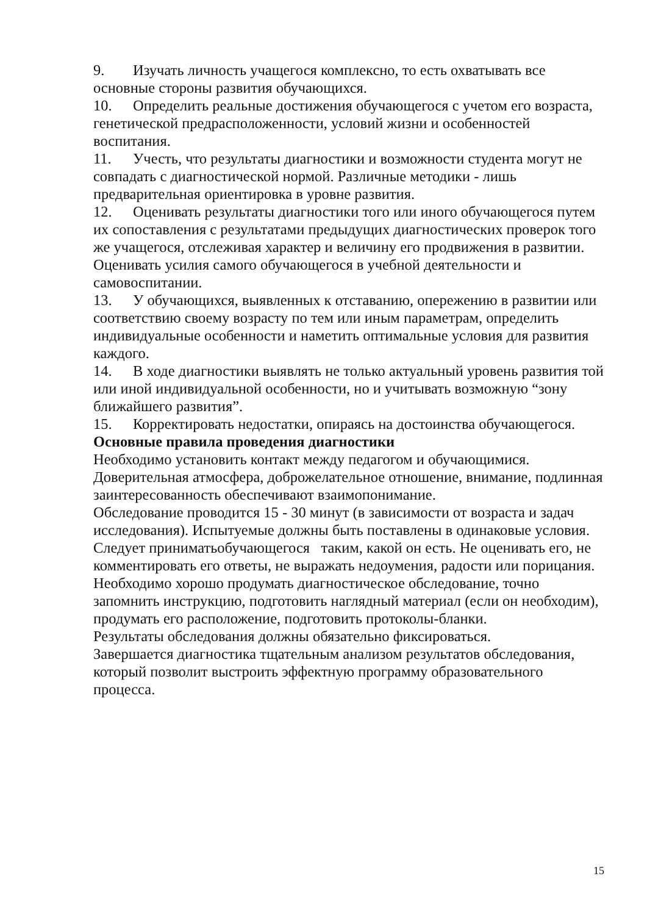9. Изучать личность учащегося комплексно, то есть охватывать все основные стороны развития обучающихся.
10. Определить реальные достижения обучающегося с учетом его возраста, генетической предрасположенности, условий жизни и особенностей воспитания.
11. Учесть, что результаты диагностики и возможности студента могут не совпадать с диагностической нормой. Различные методики - лишь предварительная ориентировка в уровне развития.
12. Оценивать результаты диагностики того или иного обучающегося путем их сопоставления с результатами предыдущих диагностических проверок того же учащегося, отслеживая характер и величину его продвижения в развитии. Оценивать усилия самого обучающегося в учебной деятельности и самовоспитании.
13. У обучающихся, выявленных к отставанию, опережению в развитии или соответствию своему возрасту по тем или иным параметрам, определить индивидуальные особенности и наметить оптимальные условия для развития каждого.
14. В ходе диагностики выявлять не только актуальный уровень развития той или иной индивидуальной особенности, но и учитывать возможную “зону ближайшего развития”.
15. Корректировать недостатки, опираясь на достоинства обучающегося.
Основные правила проведения диагностики
Необходимо установить контакт между педагогом и обучающимися. Доверительная атмосфера, доброжелательное отношение, внимание, подлинная заинтересованность обеспечивают взаимопонимание.
Обследование проводится 15 - 30 минут (в зависимости от возраста и задач исследования). Испытуемые должны быть поставлены в одинаковые условия.
Следует приниматьобучающегося таким, какой он есть. Не оценивать его, не комментировать его ответы, не выражать недоумения, радости или порицания.
Необходимо хорошо продумать диагностическое обследование, точно запомнить инструкцию, подготовить наглядный материал (если он необходим), продумать его расположение, подготовить протоколы-бланки.
Результаты обследования должны обязательно фиксироваться.
Завершается диагностика тщательным анализом результатов обследования, который позволит выстроить эффектную программу образовательного процесса.
15